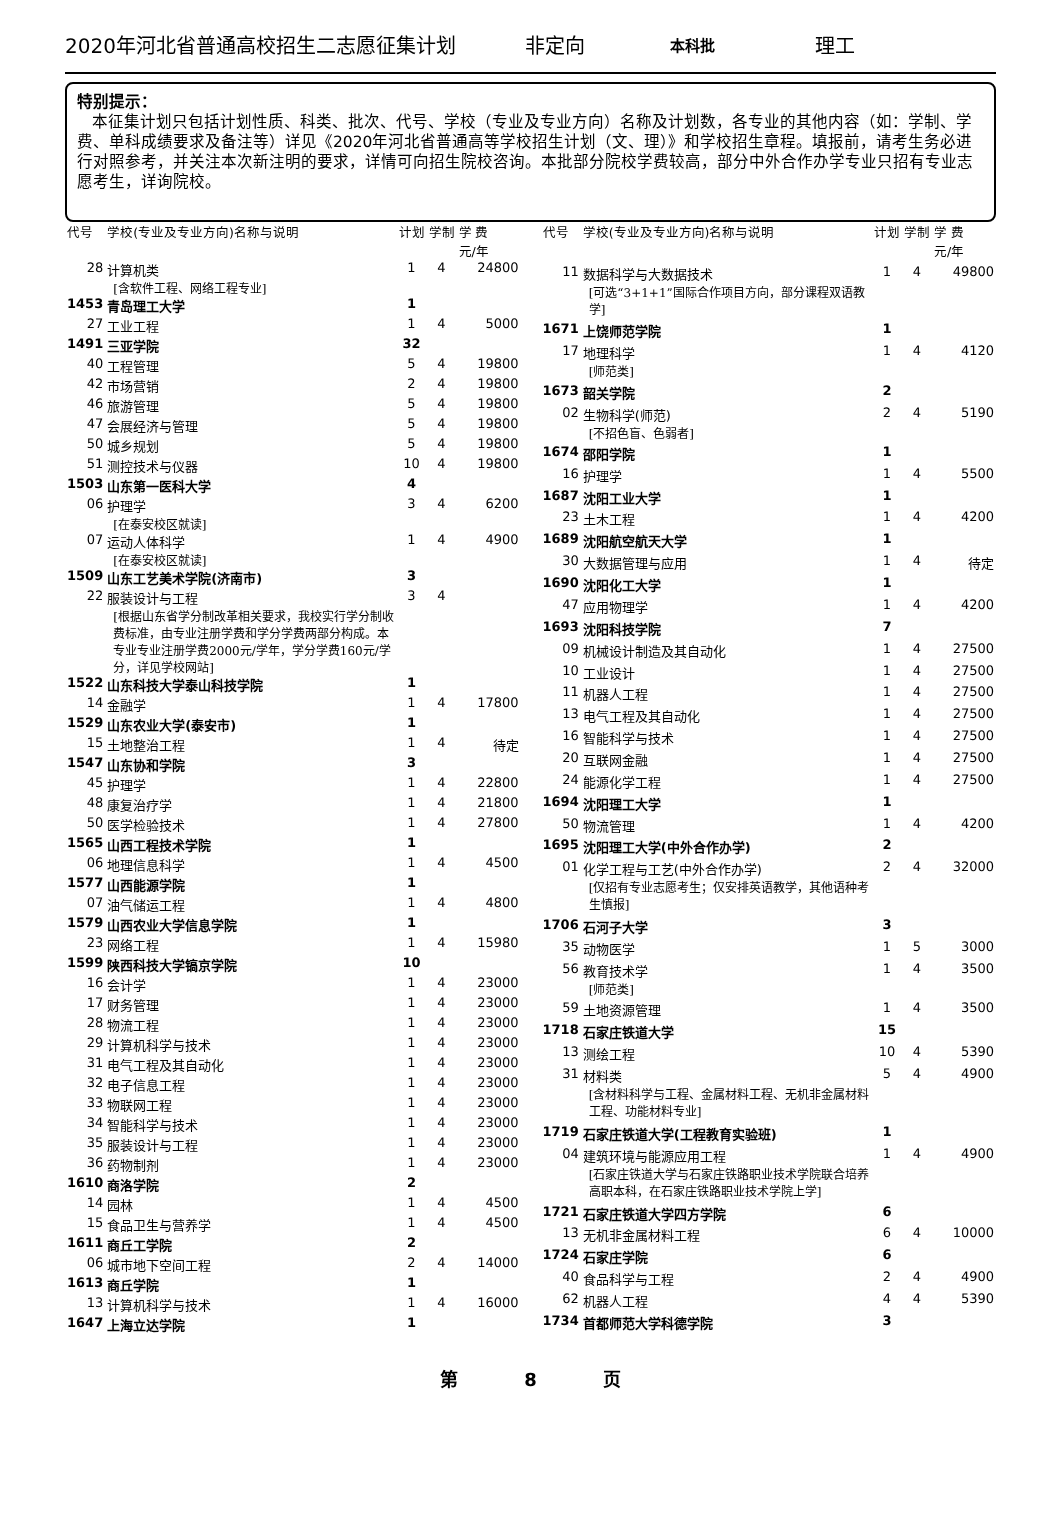2020年河北省普通高校招生二志愿征集计划 非定向 本科批 理工
特别提示：
本征集计划只包括计划性质、科类、批次、代号、学校（专业及专业方向）名称及计划数，各专业的其他内容（如：学制、学费、单科成绩要求及备注等）详见《2020年河北省普通高等学校招生计划（文、理）》和学校招生章程。填报前，请考生务必进行对照参考，并关注本次新注明的要求，详情可向招生院校咨询。本批部分院校学费较高，部分中外合作办学专业只招有专业志愿考生，详询院校。
| 代号 | 学校(专业及专业方向)名称与说明 | 计划 | 学制 | 学 费 元/年 |
| --- | --- | --- | --- | --- |
| 28 | 计算机类 [含软件工程、网络工程专业] | 1 | 4 | 24800 |
| 1453 | 青岛理工大学 | 1 | | |
| 27 | 工业工程 | 1 | 4 | 5000 |
| 1491 | 三亚学院 | 32 | | |
| 40 | 工程管理 | 5 | 4 | 19800 |
| 42 | 市场营销 | 2 | 4 | 19800 |
| 46 | 旅游管理 | 5 | 4 | 19800 |
| 47 | 会展经济与管理 | 5 | 4 | 19800 |
| 50 | 城乡规划 | 5 | 4 | 19800 |
| 51 | 测控技术与仪器 | 10 | 4 | 19800 |
| 1503 | 山东第一医科大学 | 4 | | |
| 06 | 护理学 [在泰安校区就读] | 3 | 4 | 6200 |
| 07 | 运动人体科学 [在泰安校区就读] | 1 | 4 | 4900 |
| 1509 | 山东工艺美术学院(济南市) | 3 | | |
| 22 | 服装设计与工程 [根据山东省学分制改革相关要求，我校实行学分制收费标准，由专业注册学费和学分学费两部分构成。本专业专业注册学费2000元/学年，学分学费160元/学分，详见学校网站] | 3 | 4 | |
| 1522 | 山东科技大学泰山科技学院 | 1 | | |
| 14 | 金融学 | 1 | 4 | 17800 |
| 1529 | 山东农业大学(泰安市) | 1 | | |
| 15 | 土地整治工程 | 1 | 4 | 待定 |
| 1547 | 山东协和学院 | 3 | | |
| 45 | 护理学 | 1 | 4 | 22800 |
| 48 | 康复治疗学 | 1 | 4 | 21800 |
| 50 | 医学检验技术 | 1 | 4 | 27800 |
| 1565 | 山西工程技术学院 | 1 | | |
| 06 | 地理信息科学 | 1 | 4 | 4500 |
| 1577 | 山西能源学院 | 1 | | |
| 07 | 油气储运工程 | 1 | 4 | 4800 |
| 1579 | 山西农业大学信息学院 | 1 | | |
| 23 | 网络工程 | 1 | 4 | 15980 |
| 1599 | 陕西科技大学镐京学院 | 10 | | |
| 16 | 会计学 | 1 | 4 | 23000 |
| 17 | 财务管理 | 1 | 4 | 23000 |
| 28 | 物流工程 | 1 | 4 | 23000 |
| 29 | 计算机科学与技术 | 1 | 4 | 23000 |
| 31 | 电气工程及其自动化 | 1 | 4 | 23000 |
| 32 | 电子信息工程 | 1 | 4 | 23000 |
| 33 | 物联网工程 | 1 | 4 | 23000 |
| 34 | 智能科学与技术 | 1 | 4 | 23000 |
| 35 | 服装设计与工程 | 1 | 4 | 23000 |
| 36 | 药物制剂 | 1 | 4 | 23000 |
| 1610 | 商洛学院 | 2 | | |
| 14 | 园林 | 1 | 4 | 4500 |
| 15 | 食品卫生与营养学 | 1 | 4 | 4500 |
| 1611 | 商丘工学院 | 2 | | |
| 06 | 城市地下空间工程 | 2 | 4 | 14000 |
| 1613 | 商丘学院 | 1 | | |
| 13 | 计算机科学与技术 | 1 | 4 | 16000 |
| 1647 | 上海立达学院 | 1 | | |
| 代号 | 学校(专业及专业方向)名称与说明 | 计划 | 学制 | 学 费 元/年 |
| --- | --- | --- | --- | --- |
| 11 | 数据科学与大数据技术 [可选“3+1+1”国际合作项目方向，部分课程双语教学] | 1 | 4 | 49800 |
| 1671 | 上饶师范学院 | 1 | | |
| 17 | 地理科学 [师范类] | 1 | 4 | 4120 |
| 1673 | 韶关学院 | 2 | | |
| 02 | 生物科学(师范) [不招色盲、色弱者] | 2 | 4 | 5190 |
| 1674 | 邵阳学院 | 1 | | |
| 16 | 护理学 | 1 | 4 | 5500 |
| 1687 | 沈阳工业大学 | 1 | | |
| 23 | 土木工程 | 1 | 4 | 4200 |
| 1689 | 沈阳航空航天大学 | 1 | | |
| 30 | 大数据管理与应用 | 1 | 4 | 待定 |
| 1690 | 沈阳化工大学 | 1 | | |
| 47 | 应用物理学 | 1 | 4 | 4200 |
| 1693 | 沈阳科技学院 | 7 | | |
| 09 | 机械设计制造及其自动化 | 1 | 4 | 27500 |
| 10 | 工业设计 | 1 | 4 | 27500 |
| 11 | 机器人工程 | 1 | 4 | 27500 |
| 13 | 电气工程及其自动化 | 1 | 4 | 27500 |
| 16 | 智能科学与技术 | 1 | 4 | 27500 |
| 20 | 互联网金融 | 1 | 4 | 27500 |
| 24 | 能源化学工程 | 1 | 4 | 27500 |
| 1694 | 沈阳理工大学 | 1 | | |
| 50 | 物流管理 | 1 | 4 | 4200 |
| 1695 | 沈阳理工大学(中外合作办学) | 2 | | |
| 01 | 化学工程与工艺(中外合作办学) [仅招有专业志愿考生；仅安排英语教学，其他语种考生慎报] | 2 | 4 | 32000 |
| 1706 | 石河子大学 | 3 | | |
| 35 | 动物医学 | 1 | 5 | 3000 |
| 56 | 教育技术学 [师范类] | 1 | 4 | 3500 |
| 59 | 土地资源管理 | 1 | 4 | 3500 |
| 1718 | 石家庄铁道大学 | 15 | | |
| 13 | 测绘工程 | 10 | 4 | 5390 |
| 31 | 材料类 [含材料科学与工程、金属材料工程、无机非金属材料工程、功能材料专业] | 5 | 4 | 4900 |
| 1719 | 石家庄铁道大学(工程教育实验班) | 1 | | |
| 04 | 建筑环境与能源应用工程 [石家庄铁道大学与石家庄铁路职业技术学院联合培养高职本科，在石家庄铁路职业技术学院上学] | 1 | 4 | 4900 |
| 1721 | 石家庄铁道大学四方学院 | 6 | | |
| 13 | 无机非金属材料工程 | 6 | 4 | 10000 |
| 1724 | 石家庄学院 | 6 | | |
| 40 | 食品科学与工程 | 2 | 4 | 4900 |
| 62 | 机器人工程 | 4 | 4 | 5390 |
| 1734 | 首都师范大学科德学院 | 3 | | |
第 8 页